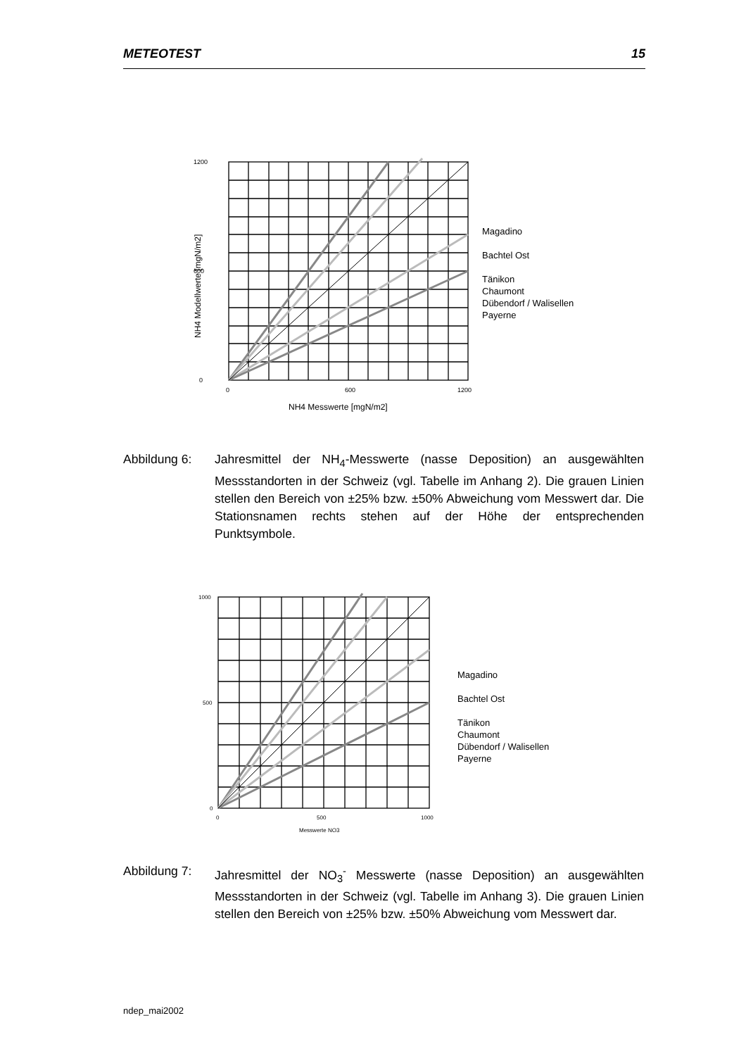METEOTEST 15
1200
600
0
0
600
1200
NH4 Messwerte [mgN/m2]
NH4 Modellwerte [mgN/m2]
Magadino
Bachtel Ost
Tänikon
Chaumont
Dübendorf / Walisellen
Payerne
Abbildung 6: Jahresmittel der NH<sub>4</sub>-Messwerte (nasse Deposition) an ausgewählten Messstandorten in der Schweiz (vgl. Tabelle im Anhang 2). Die grauen Linien stellen den Bereich von ±25% bzw. ±50% Abweichung vom Messwert dar. Die Stationsnamen rechts stehen auf der Höhe der entsprechenden Punktsymbole.
1000
500
0
0
500
1000
Messwerte NO3
Magadino
Bachtel Ost
Tänikon
Chaumont
Dübendorf / Walisellen
Payerne
Abbildung 7: Jahresmittel der NO<sub>3</sub><sup>-</sup> Messwerte (nasse Deposition) an ausgewählten Messstandorten in der Schweiz (vgl. Tabelle im Anhang 3). Die grauen Linien stellen den Bereich von ±25% bzw. ±50% Abweichung vom Messwert dar.
ndep_mai2002